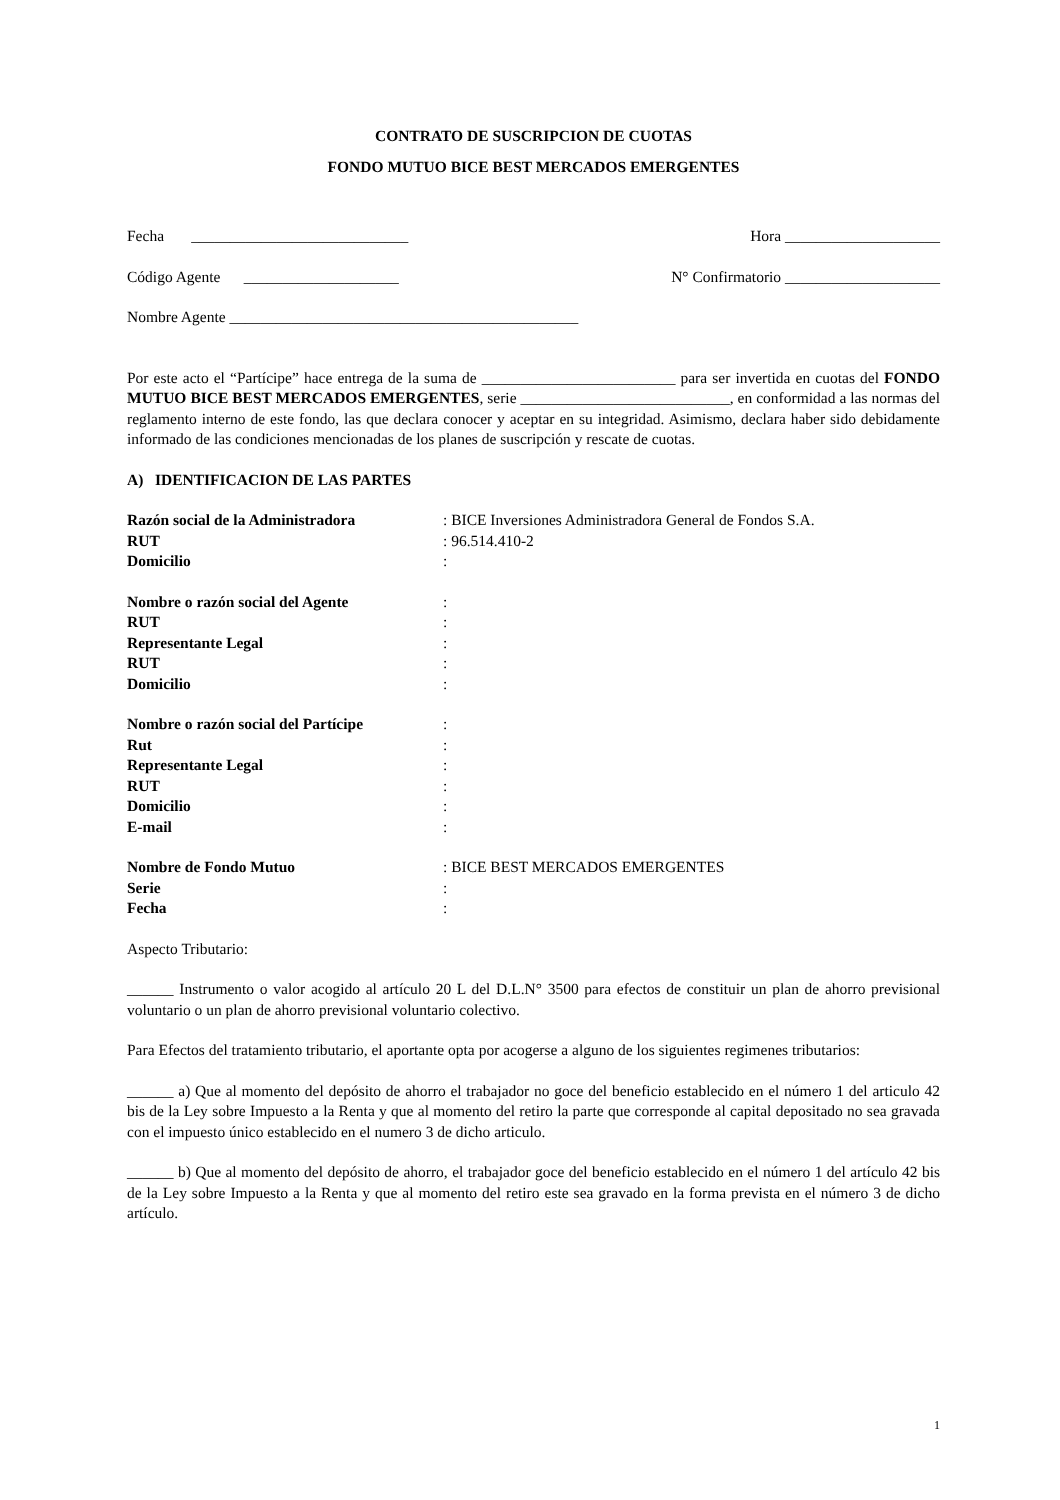CONTRATO DE SUSCRIPCION DE CUOTAS
FONDO MUTUO BICE BEST MERCADOS EMERGENTES
Fecha ____________________________ Hora ____________________
Código Agente ____________________ N° Confirmatorio ____________________
Nombre Agente _____________________________________________
Por este acto el “Partícipe” hace entrega de la suma de _________________________ para ser invertida en cuotas del FONDO MUTUO BICE BEST MERCADOS EMERGENTES, serie ___________________________, en conformidad a las normas del reglamento interno de este fondo, las que declara conocer y aceptar en su integridad. Asimismo, declara haber sido debidamente informado de las condiciones mencionadas de los planes de suscripción y rescate de cuotas.
A) IDENTIFICACION DE LAS PARTES
| Razón social de la Administradora | : BICE Inversiones Administradora General de Fondos S.A. |
| RUT | : 96.514.410-2 |
| Domicilio | : |
| Nombre o razón social del Agente | : |
| RUT | : |
| Representante Legal | : |
| RUT | : |
| Domicilio | : |
| Nombre o razón social del Partícipe | : |
| Rut | : |
| Representante Legal | : |
| RUT | : |
| Domicilio | : |
| E-mail | : |
| Nombre de Fondo Mutuo | : BICE BEST MERCADOS EMERGENTES |
| Serie | : |
| Fecha | : |
Aspecto Tributario:
______ Instrumento o valor acogido al artículo 20 L del D.L.N° 3500 para efectos de constituir un plan de ahorro previsional voluntario o un plan de ahorro previsional voluntario colectivo.
Para Efectos del tratamiento tributario, el aportante opta por acogerse a alguno de los siguientes regimenes tributarios:
______ a) Que al momento del depósito de ahorro el trabajador no goce del beneficio establecido en el número 1 del articulo 42 bis de la Ley sobre Impuesto a la Renta y que al momento del retiro la parte que corresponde al capital depositado no sea gravada con el impuesto único establecido en el numero 3 de dicho articulo.
______ b) Que al momento del depósito de ahorro, el trabajador goce del beneficio establecido en el número 1 del artículo 42 bis de la Ley sobre Impuesto a la Renta y que al momento del retiro este sea gravado en la forma prevista en el número 3 de dicho artículo.
1